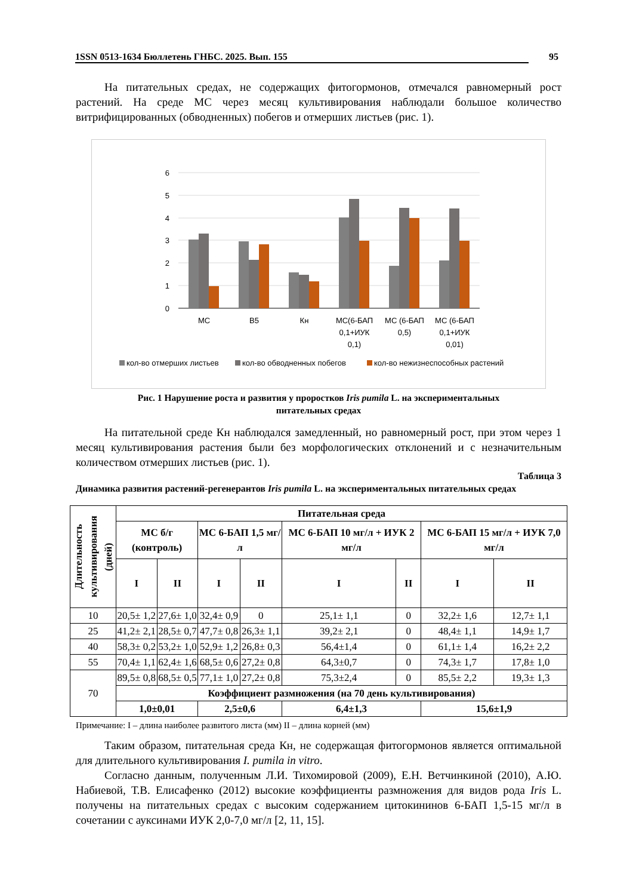1SSN 0513-1634 Бюллетень ГНБС. 2025. Вып. 155 95
На питательных средах, не содержащих фитогормонов, отмечался равномерный рост растений. На среде МС через месяц культивирования наблюдали большое количество витрифицированных (обводненных) побегов и отмерших листьев (рис. 1).
6
5
4
3
2
1
0
МС
В5
Кн
МС(6-БАП
0,1+ИУК
0,1)
МС (6-БАП
0,5)
МС (6-БАП
0,1+ИУК
0,01)
кол-во отмерших листьев
кол-во обводненных побегов
кол-во нежизнеспособных растений
Рис. 1 Нарушение роста и развития у проростков Iris pumila L. на экспериментальных
питательных средах
На питательной среде Кн наблюдался замедленный, но равномерный рост, при этом через 1 месяц культивирования растения были без морфологических отклонений и с незначительным количеством отмерших листьев (рис. 1).
Таблица 3
Динамика развития растений-регенерантов Iris pumila L. на экспериментальных питательных средах
| Длительность культивирования (дней) | Питательная среда | | | | | | | |
| --- | --- | --- | --- | --- | --- | --- | --- | --- |
| | МС б/г (контроль) | | МС 6-БАП 1,5 мг/л | | МС 6-БАП 10 мг/л + ИУК 2 мг/л | | МС 6-БАП 15 мг/л + ИУК 7,0 мг/л | |
| | I | II | I | II | I | II | I | II |
| 10 | 20,5± 1,2 | 27,6± 1,0 | 32,4± 0,9 | 0 | 25,1± 1,1 | 0 | 32,2± 1,6 | 12,7± 1,1 |
| 25 | 41,2± 2,1 | 28,5± 0,7 | 47,7± 0,8 | 26,3± 1,1 | 39,2± 2,1 | 0 | 48,4± 1,1 | 14,9± 1,7 |
| 40 | 58,3± 0,2 | 53,2± 1,0 | 52,9± 1,2 | 26,8± 0,3 | 56,4±1,4 | 0 | 61,1± 1,4 | 16,2± 2,2 |
| 55 | 70,4± 1,1 | 62,4± 1,6 | 68,5± 0,6 | 27,2± 0,8 | 64,3±0,7 | 0 | 74,3± 1,7 | 17,8± 1,0 |
| 70 | 89,5± 0,8 | 68,5± 0,5 | 77,1± 1,0 | 27,2± 0,8 | 75,3±2,4 | 0 | 85,5± 2,2 | 19,3± 1,3 |
| | Коэффициент размножения (на 70 день культивирования) | | | | | | | |
| | 1,0±0,01 | | 2,5±0,6 | | 6,4±1,3 | | 15,6±1,9 | |
Примечание: I – длина наиболее развитого листа (мм) II – длина корней (мм)
Таким образом, питательная среда Кн, не содержащая фитогормонов является оптимальной для длительного культивирования I. pumila in vitro.
Согласно данным, полученным Л.И. Тихомировой (2009), Е.Н. Ветчинкиной (2010), А.Ю. Набиевой, Т.В. Елисафенко (2012) высокие коэффициенты размножения для видов рода Iris L. получены на питательных средах с высоким содержанием цитокининов 6-БАП 1,5-15 мг/л в сочетании с ауксинами ИУК 2,0-7,0 мг/л [2, 11, 15].